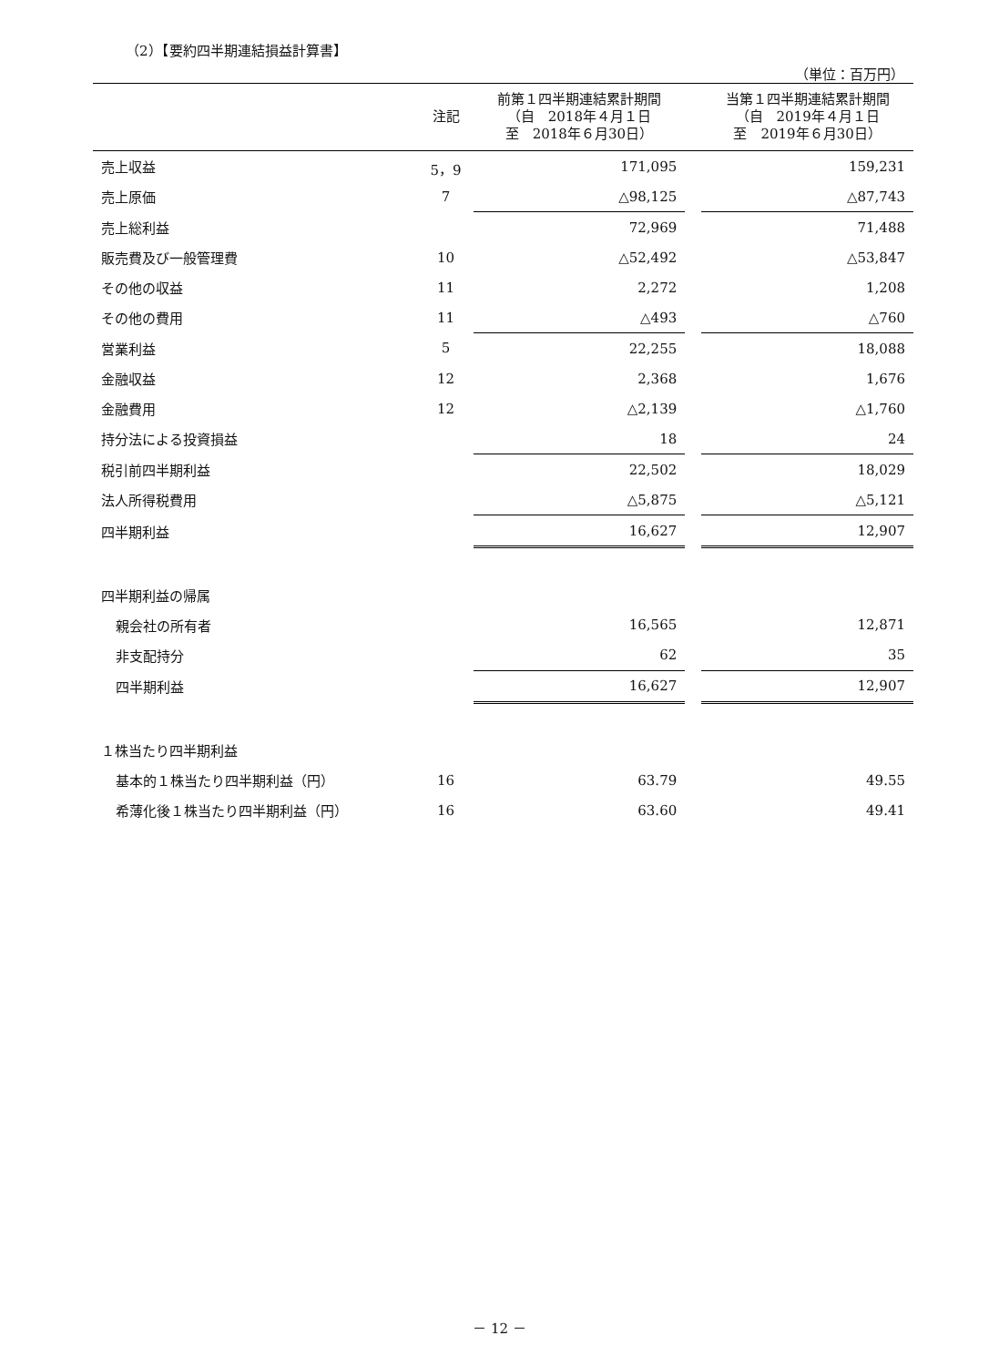（2）【要約四半期連結損益計算書】
（単位：百万円）
| | 注記 | 前第１四半期連結累計期間 （自 2018年４月１日 至 2018年６月30日） | | 当第１四半期連結累計期間 （自 2019年４月１日 至 2019年６月30日） |
| --- | --- | --- | --- | --- |
| 売上収益 | 5，9 | 171,095 | | 159,231 |
| 売上原価 | 7 | △98,125 | | △87,743 |
| 売上総利益 | | 72,969 | | 71,488 |
| 販売費及び一般管理費 | 10 | △52,492 | | △53,847 |
| その他の収益 | 11 | 2,272 | | 1,208 |
| その他の費用 | 11 | △493 | | △760 |
| 営業利益 | 5 | 22,255 | | 18,088 |
| 金融収益 | 12 | 2,368 | | 1,676 |
| 金融費用 | 12 | △2,139 | | △1,760 |
| 持分法による投資損益 | | 18 | | 24 |
| 税引前四半期利益 | | 22,502 | | 18,029 |
| 法人所得税費用 | | △5,875 | | △5,121 |
| 四半期利益 | | 16,627 | | 12,907 |
| 四半期利益の帰属 | | | | |
| 親会社の所有者 | | 16,565 | | 12,871 |
| 非支配持分 | | 62 | | 35 |
| 四半期利益 | | 16,627 | | 12,907 |
| １株当たり四半期利益 | | | | |
| 基本的１株当たり四半期利益（円） | 16 | 63.79 | | 49.55 |
| 希薄化後１株当たり四半期利益（円） | 16 | 63.60 | | 49.41 |
－ 12 －